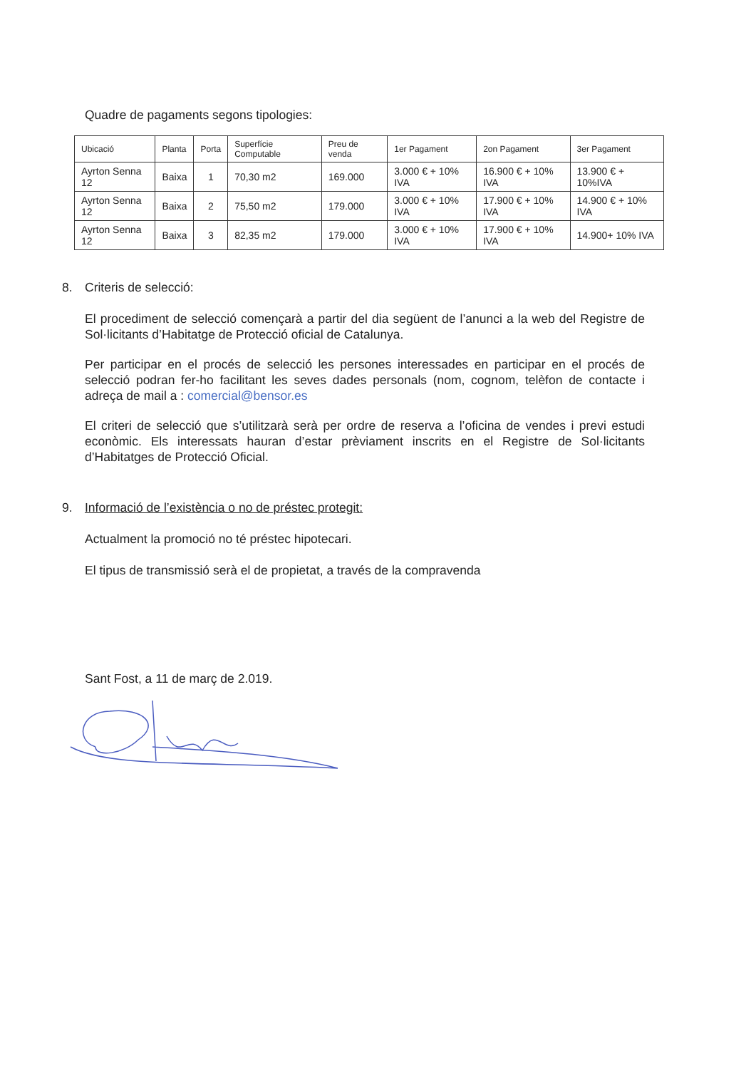Quadre de pagaments segons tipologies:
| Ubicació | Planta | Porta | Superfície Computable | Preu de venda | 1er Pagament | 2on Pagament | 3er Pagament |
| --- | --- | --- | --- | --- | --- | --- | --- |
| Ayrton Senna 12 | Baixa | 1 | 70,30 m2 | 169.000 | 3.000 € + 10% IVA | 16.900 € + 10% IVA | 13.900 € + 10%IVA |
| Ayrton Senna 12 | Baixa | 2 | 75,50 m2 | 179.000 | 3.000 € + 10% IVA | 17.900 € + 10% IVA | 14.900 € + 10% IVA |
| Ayrton Senna 12 | Baixa | 3 | 82,35 m2 | 179.000 | 3.000 € + 10% IVA | 17.900 € + 10% IVA | 14.900+ 10% IVA |
8. Criteris de selecció:
El procediment de selecció començarà a partir del dia següent de l’anunci a la web del Registre de Sol·licitants d’Habitatge de Protecció oficial de Catalunya.
Per participar en el procés de selecció les persones interessades en participar en el procés de selecció podran fer-ho facilitant les seves dades personals (nom, cognom, telèfon de contacte i adreça de mail a : comercial@bensor.es
El criteri de selecció que s’utilitzarà serà per ordre de reserva a l’oficina de vendes i previ estudi econòmic. Els interessats hauran d’estar prèviament inscrits en el Registre de Sol·licitants d’Habitatges de Protecció Oficial.
9. Informació de l’existència o no de préstec protegit:
Actualment la promoció no té préstec hipotecari.
El tipus de transmissió serà el de propietat, a través de la compravenda
Sant Fost, a 11 de març de 2.019.